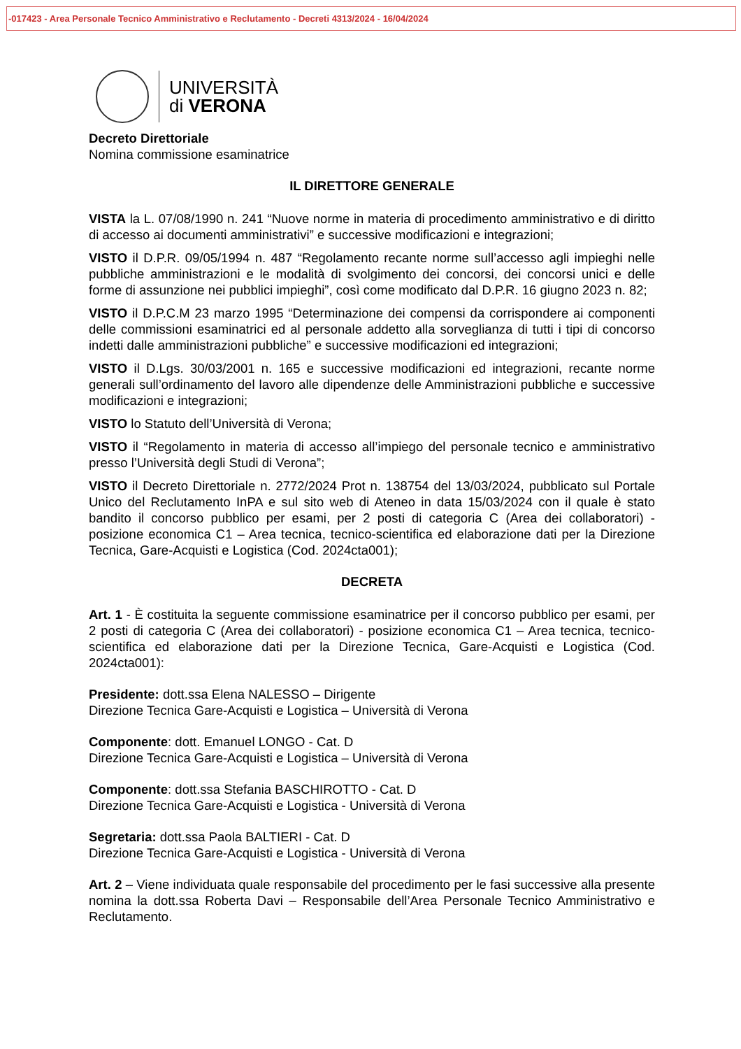-017423 - Area Personale Tecnico Amministrativo e Reclutamento - Decreti 4313/2024 - 16/04/2024
UNIVERSITÀ
di VERONA
Decreto Direttoriale
Nomina commissione esaminatrice
IL DIRETTORE GENERALE
VISTA la L. 07/08/1990 n. 241 “Nuove norme in materia di procedimento amministrativo e di diritto di accesso ai documenti amministrativi” e successive modificazioni e integrazioni;
VISTO il D.P.R. 09/05/1994 n. 487 “Regolamento recante norme sull’accesso agli impieghi nelle pubbliche amministrazioni e le modalità di svolgimento dei concorsi, dei concorsi unici e delle forme di assunzione nei pubblici impieghi”, così come modificato dal D.P.R. 16 giugno 2023 n. 82;
VISTO il D.P.C.M 23 marzo 1995 “Determinazione dei compensi da corrispondere ai componenti delle commissioni esaminatrici ed al personale addetto alla sorveglianza di tutti i tipi di concorso indetti dalle amministrazioni pubbliche” e successive modificazioni ed integrazioni;
VISTO il D.Lgs. 30/03/2001 n. 165 e successive modificazioni ed integrazioni, recante norme generali sull’ordinamento del lavoro alle dipendenze delle Amministrazioni pubbliche e successive modificazioni e integrazioni;
VISTO lo Statuto dell’Università di Verona;
VISTO il “Regolamento in materia di accesso all’impiego del personale tecnico e amministrativo presso l’Università degli Studi di Verona”;
VISTO il Decreto Direttoriale n. 2772/2024 Prot n. 138754 del 13/03/2024, pubblicato sul Portale Unico del Reclutamento InPA e sul sito web di Ateneo in data 15/03/2024 con il quale è stato bandito il concorso pubblico per esami, per 2 posti di categoria C (Area dei collaboratori) - posizione economica C1 – Area tecnica, tecnico-scientifica ed elaborazione dati per la Direzione Tecnica, Gare-Acquisti e Logistica (Cod. 2024cta001);
DECRETA
Art. 1 - È costituita la seguente commissione esaminatrice per il concorso pubblico per esami, per 2 posti di categoria C (Area dei collaboratori) - posizione economica C1 – Area tecnica, tecnico-scientifica ed elaborazione dati per la Direzione Tecnica, Gare-Acquisti e Logistica (Cod. 2024cta001):
Presidente: dott.ssa Elena NALESSO – Dirigente
Direzione Tecnica Gare-Acquisti e Logistica – Università di Verona
Componente: dott. Emanuel LONGO - Cat. D
Direzione Tecnica Gare-Acquisti e Logistica – Università di Verona
Componente: dott.ssa Stefania BASCHIROTTO - Cat. D
Direzione Tecnica Gare-Acquisti e Logistica - Università di Verona
Segretaria: dott.ssa Paola BALTIERI - Cat. D
Direzione Tecnica Gare-Acquisti e Logistica - Università di Verona
Art. 2 – Viene individuata quale responsabile del procedimento per le fasi successive alla presente nomina la dott.ssa Roberta Davi – Responsabile dell’Area Personale Tecnico Amministrativo e Reclutamento.